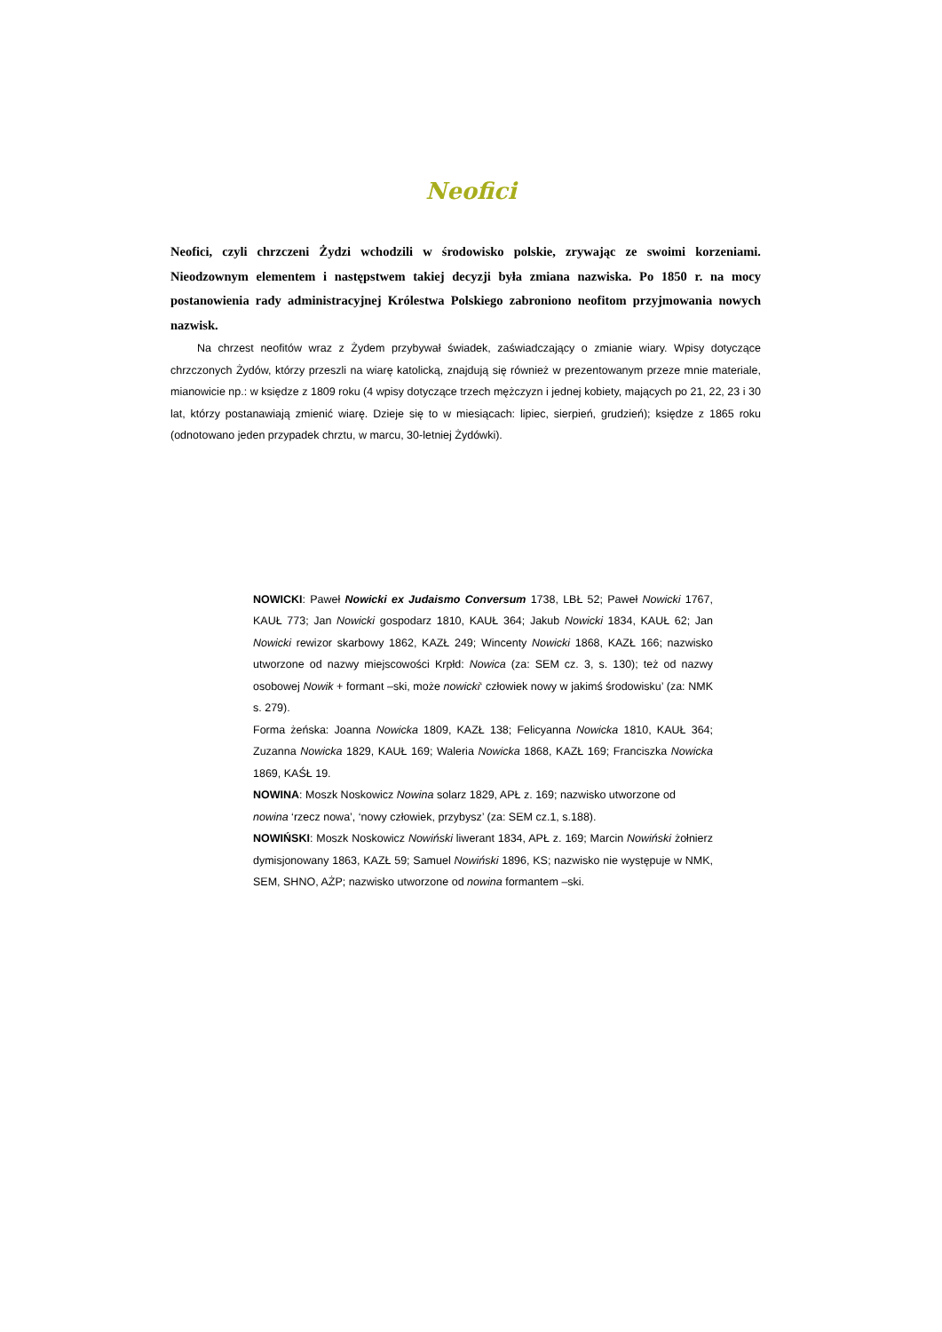Neofici
Neofici, czyli chrzczeni Żydzi wchodzili w środowisko polskie, zrywając ze swoimi korzeniami. Nieodzownym elementem i następstwem takiej decyzji była zmiana nazwiska. Po 1850 r. na mocy postanowienia rady administracyjnej Królestwa Polskiego zabroniono neofitom przyjmowania nowych nazwisk.
Na chrzest neofitów wraz z Żydem przybywał świadek, zaświadczający o zmianie wiary. Wpisy dotyczące chrzczonych Żydów, którzy przeszli na wiarę katolicką, znajdują się również w prezentowanym przeze mnie materiale, mianowicie np.: w księdze z 1809 roku (4 wpisy dotyczące trzech mężczyzn i jednej kobiety, mających po 21, 22, 23 i 30 lat, którzy postanawiają zmienić wiarę. Dzieje się to w miesiącach: lipiec, sierpień, grudzień); księdze z 1865 roku (odnotowano jeden przypadek chrztu, w marcu, 30-letniej Żydówki).
NOWICKI: Paweł Nowicki ex Judaismo Conversum 1738, LBŁ 52; Paweł Nowicki 1767, KAUŁ 773; Jan Nowicki gospodarz 1810, KAUŁ 364; Jakub Nowicki 1834, KAUŁ 62; Jan Nowicki rewizor skarbowy 1862, KAZŁ 249; Wincenty Nowicki 1868, KAZŁ 166; nazwisko utworzone od nazwy miejscowości Krpłd: Nowica (za: SEM cz. 3, s. 130); też od nazwy osobowej Nowik + formant –ski, może nowicki‘ człowiek nowy w jakimś środowisku’ (za: NMK s. 279).
Forma żeńska: Joanna Nowicka 1809, KAZŁ 138; Felicyanna Nowicka 1810, KAUŁ 364; Zuzanna Nowicka 1829, KAUŁ 169; Waleria Nowicka 1868, KAZŁ 169; Franciszka Nowicka 1869, KAŚŁ 19.
NOWINA: Moszk Noskowicz Nowina solarz 1829, APŁ z. 169; nazwisko utworzone od nowina ‘rzecz nowa’, ‘nowy człowiek, przybysz’ (za: SEM cz.1, s.188).
NOWIŃSKI: Moszk Noskowicz Nowiński liwerant 1834, APŁ z. 169; Marcin Nowiński żołnierz dymisjonowany 1863, KAZŁ 59; Samuel Nowiński 1896, KS; nazwisko nie występuje w NMK, SEM, SHNO, AŻP; nazwisko utworzone od nowina formantem –ski.